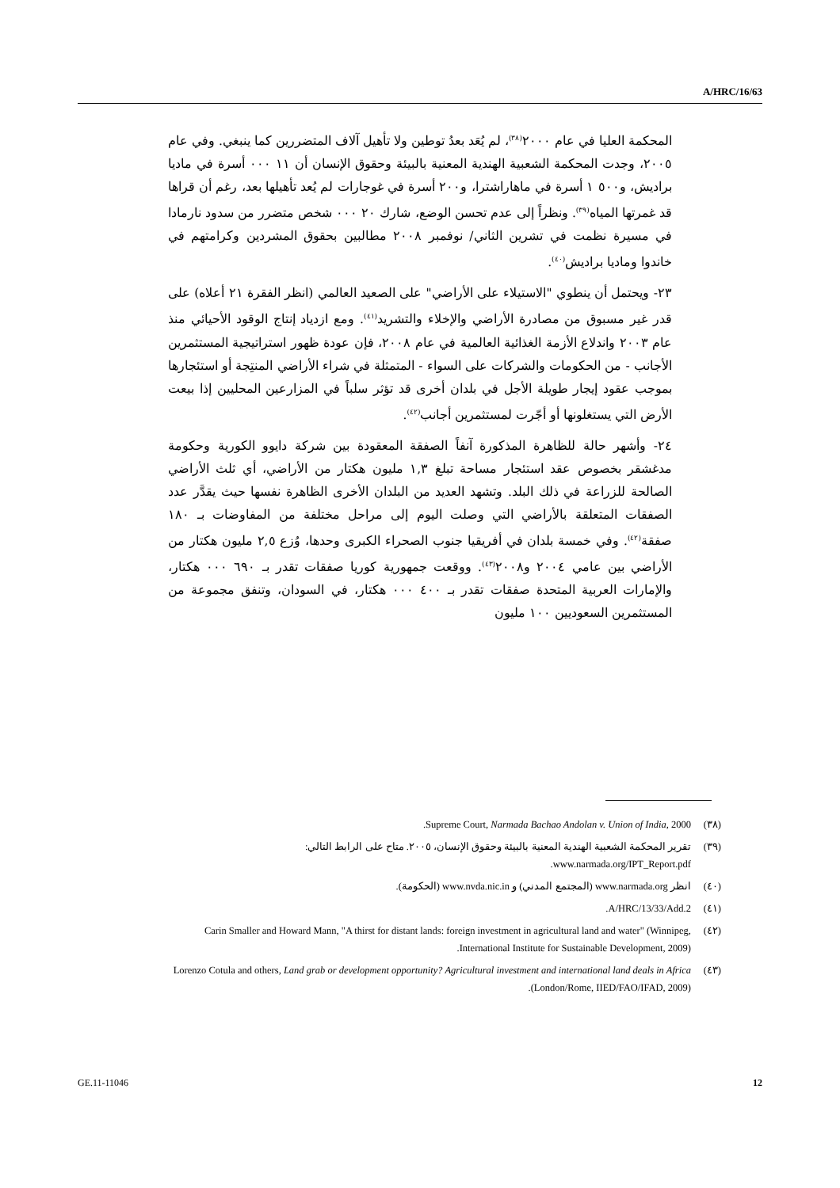A/HRC/16/63
المحكمة العليا في عام ٢٠٠٠<sup>(٣٨)</sup>، لم يُعَد بعدُ توطين ولا تأهيل آلاف المتضررين كما ينبغي. وفي عام ٢٠٠٥، وجدت المحكمة الشعبية الهندية المعنية بالبيئة وحقوق الإنسان أن ١١ ٠٠٠ أسرة في ماديا براديش، و٥٠٠ ١ أسرة في ماهاراشترا، و٢٠٠ أسرة في غوجارات لم يُعد تأهيلها بعد، رغم أن قراها قد غمرتها المياه<sup>(٣٩)</sup>. ونظراً إلى عدم تحسن الوضع، شارك ٢٠ ٠٠٠ شخص متضرر من سدود نارمادا في مسيرة نظمت في تشرين الثاني/ نوفمبر ٢٠٠٨ مطالبين بحقوق المشردين وكرامتهم في خاندوا وماديا براديش<sup>(٤٠)</sup>.
٢٣- ويحتمل أن ينطوي "الاستيلاء على الأراضي" على الصعيد العالمي (انظر الفقرة ٢١ أعلاه) على قدر غير مسبوق من مصادرة الأراضي والإخلاء والتشريد<sup>(٤١)</sup>. ومع ازدياد إنتاج الوقود الأحيائي منذ عام ٢٠٠٣ واندلاع الأزمة الغذائية العالمية في عام ٢٠٠٨، فإن عودة ظهور استراتيجية المستثمرين الأجانب - من الحكومات والشركات على السواء - المتمثلة في شراء الأراضي المنتِجة أو استئجارها بموجب عقود إيجار طويلة الأجل في بلدان أخرى قد تؤثر سلباً في المزارعين المحليين إذا بيعت الأرض التي يستغلونها أو أجّرت لمستثمرين أجانب<sup>(٤٢)</sup>.
٢٤- وأشهر حالة للظاهرة المذكورة آنفاً الصفقة المعقودة بين شركة دايوو الكورية وحكومة مدغشقر بخصوص عقد استئجار مساحة تبلغ ١,٣ مليون هكتار من الأراضي، أي ثلث الأراضي الصالحة للزراعة في ذلك البلد. وتشهد العديد من البلدان الأخرى الظاهرة نفسها حيث يقدَّر عدد الصفقات المتعلقة بالأراضي التي وصلت اليوم إلى مراحل مختلفة من المفاوضات بـ ١٨٠ صفقة<sup>(٤٢)</sup>. وفي خمسة بلدان في أفريقيا جنوب الصحراء الكبرى وحدها، وُزع ٢,٥ مليون هكتار من الأراضي بين عامي ٢٠٠٤ و٢٠٠٨<sup>(٤٣)</sup>. ووقعت جمهورية كوريا صفقات تقدر بـ ٦٩٠ ٠٠٠ هكتار، والإمارات العربية المتحدة صفقات تقدر بـ ٤٠٠ ٠٠٠ هكتار، في السودان، وتنفق مجموعة من المستثمرين السعوديين ١٠٠ مليون
(٣٨) Supreme Court, Narmada Bachao Andolan v. Union of India, 2000.
(٣٩) تقرير المحكمة الشعبية الهندية المعنية بالبيئة وحقوق الإنسان، ٢٠٠٥. متاح على الرابط التالي: www.narmada.org/IPT_Report.pdf.
(٤٠) انظر www.narmada.org (المجتمع المدني) و www.nvda.nic.in (الحكومة).
(٤١) A/HRC/13/33/Add.2.
(٤٢) Carin Smaller and Howard Mann, "A thirst for distant lands: foreign investment in agricultural land and water" (Winnipeg, International Institute for Sustainable Development, 2009).
(٤٣) Lorenzo Cotula and others, Land grab or development opportunity? Agricultural investment and international land deals in Africa (London/Rome, IIED/FAO/IFAD, 2009).
GE.11-11046 12